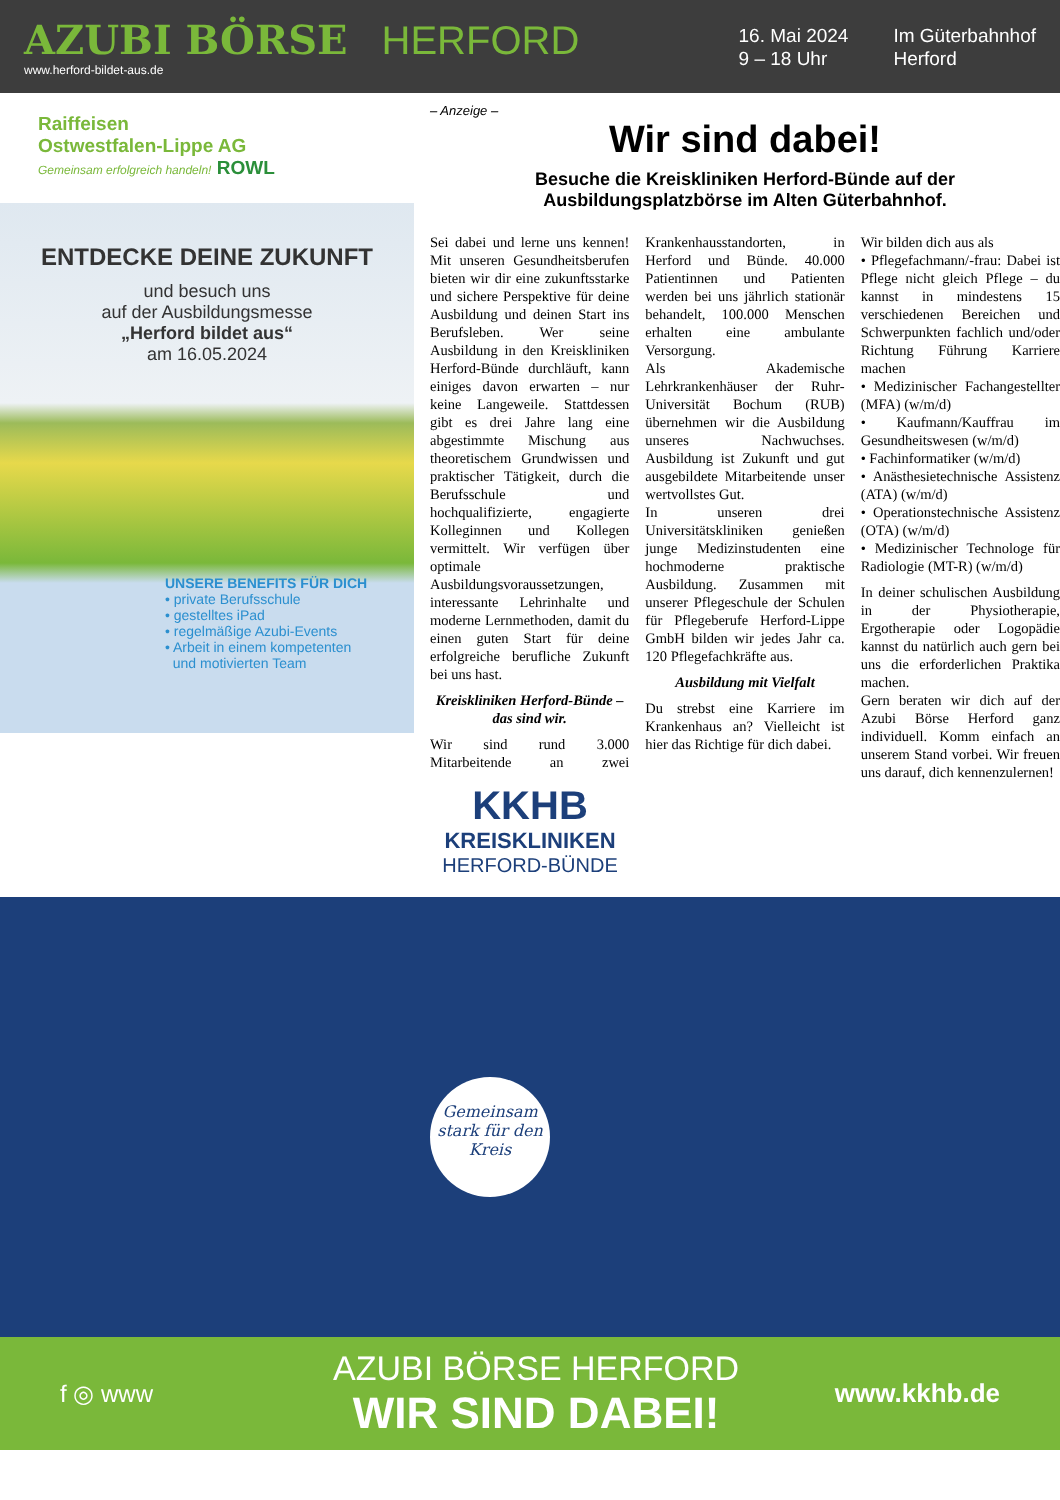AZUBI BÖRSE HERFORD
www.herford-bildet-aus.de
16. Mai 2024
9 – 18 Uhr
Im Güterbahnhof
Herford
Raiffeisen
Ostwestfalen-Lippe AG
Gemeinsam erfolgreich handeln! ROWL
ENTDECKE DEINE ZUKUNFT
und besuch uns
auf der Ausbildungsmesse
„Herford bildet aus“
am 16.05.2024
UNSERE BENEFITS FÜR DICH
• private Berufsschule
• gestelltes iPad
• regelmäßige Azubi-Events
• Arbeit in einem kompetenten
und motivierten Team
– Anzeige –
Wir sind dabei!
Besuche die Kreiskliniken Herford-Bünde auf der
Ausbildungsplatzbörse im Alten Güterbahnhof.
Sei dabei und lerne uns kennen! Mit unseren Gesundheitsberufen bieten wir dir eine zukunftsstarke und sichere Perspektive für deine Ausbildung und deinen Start ins Berufsleben. Wer seine Ausbildung in den Kreiskliniken Herford-Bünde durchläuft, kann einiges davon erwarten – nur keine Langeweile. Stattdessen gibt es drei Jahre lang eine abgestimmte Mischung aus theoretischem Grundwissen und praktischer Tätigkeit, durch die Berufsschule und hochqualifizierte, engagierte Kolleginnen und Kollegen vermittelt. Wir verfügen über optimale Ausbildungsvoraussetzungen, interessante Lehrinhalte und moderne Lernmethoden, damit du einen guten Start für deine erfolgreiche berufliche Zukunft bei uns hast.
Kreiskliniken Herford-Bünde – das sind wir.
Wir sind rund 3.000 Mitarbeitende an zwei Krankenhausstandorten, in Herford und Bünde. 40.000 Patientinnen und Patienten werden bei uns jährlich stationär behandelt, 100.000 Menschen erhalten eine ambulante Versorgung.
Als Akademische Lehrkrankenhäuser der Ruhr-Universität Bochum (RUB) übernehmen wir die Ausbildung unseres Nachwuchses. Ausbildung ist Zukunft und gut ausgebildete Mitarbeitende unser wertvollstes Gut.
In unseren drei Universitätskliniken genießen junge Medizinstudenten eine hochmoderne praktische Ausbildung. Zusammen mit unserer Pflegeschule der Schulen für Pflegeberufe Herford-Lippe GmbH bilden wir jedes Jahr ca. 120 Pflegefachkräfte aus.
Ausbildung mit Vielfalt
Du strebst eine Karriere im Krankenhaus an? Vielleicht ist hier das Richtige für dich dabei.
Wir bilden dich aus als
• Pflegefachmann/-frau: Dabei ist Pflege nicht gleich Pflege – du kannst in mindestens 15 verschiedenen Bereichen und Schwerpunkten fachlich und/oder Richtung Führung Karriere machen
• Medizinischer Fachangestellter (MFA) (w/m/d)
• Kaufmann/Kauffrau im Gesundheitswesen (w/m/d)
• Fachinformatiker (w/m/d)
• Anästhesietechnische Assistenz (ATA) (w/m/d)
• Operationstechnische Assistenz (OTA) (w/m/d)
• Medizinischer Technologe für Radiologie (MT-R) (w/m/d)
In deiner schulischen Ausbildung in der Physiotherapie, Ergotherapie oder Logopädie kannst du natürlich auch gern bei uns die erforderlichen Praktika machen.
Gern beraten wir dich auf der Azubi Börse Herford ganz individuell. Komm einfach an unserem Stand vorbei. Wir freuen uns darauf, dich kennenzulernen!
KKHB
KREISKLINIKEN
HERFORD-BÜNDE
Gemeinsam
stark für den
Kreis
f ◎ www
AZUBI BÖRSE HERFORD
WIR SIND DABEI!
www.kkhb.de